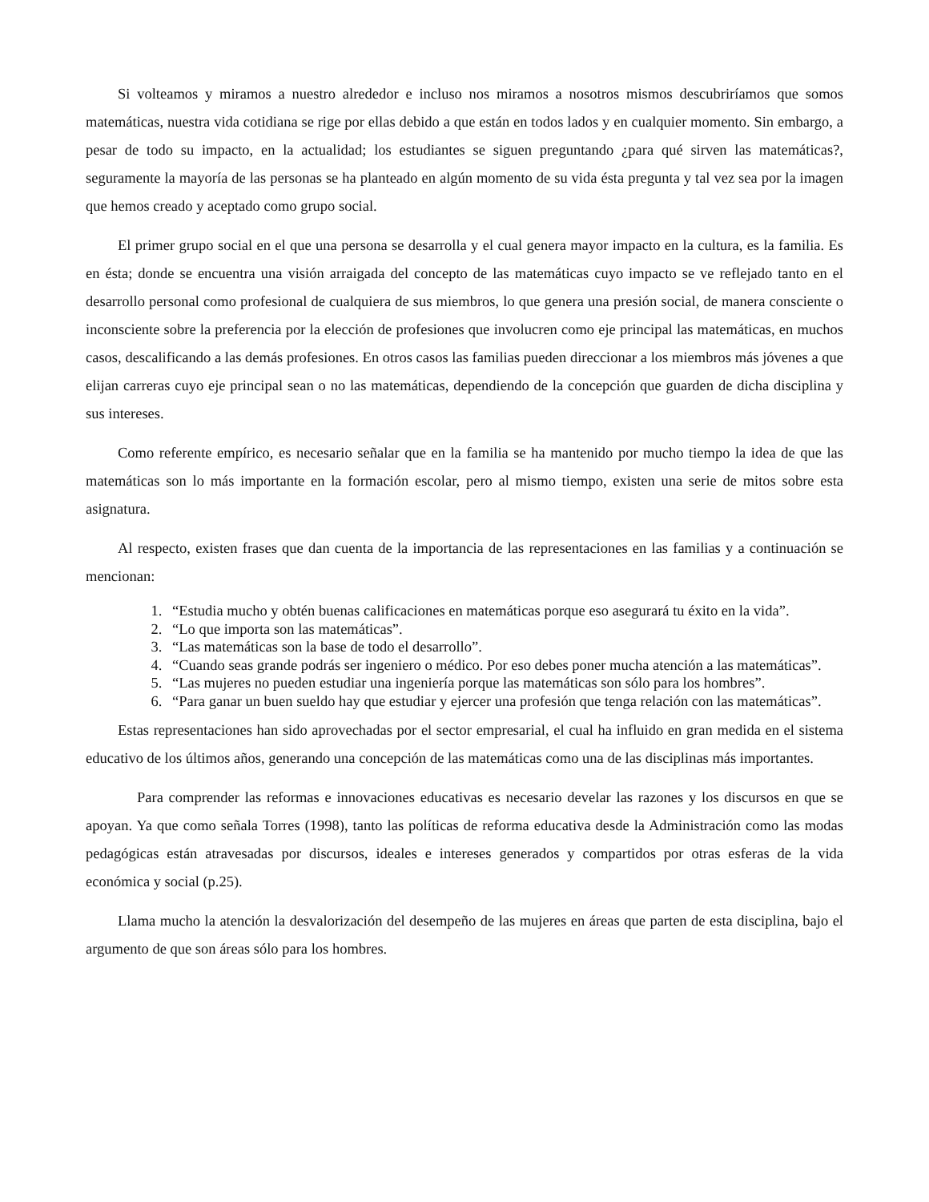Si volteamos y miramos a nuestro alrededor e incluso nos miramos a nosotros mismos descubriríamos que somos matemáticas, nuestra vida cotidiana se rige por ellas debido a que están en todos lados y en cualquier momento. Sin embargo, a pesar de todo su impacto, en la actualidad; los estudiantes se siguen preguntando ¿para qué sirven las matemáticas?, seguramente la mayoría de las personas se ha planteado en algún momento de su vida ésta pregunta y tal vez sea por la imagen que hemos creado y aceptado como grupo social.
El primer grupo social en el que una persona se desarrolla y el cual genera mayor impacto en la cultura, es la familia. Es en ésta; donde se encuentra una visión arraigada del concepto de las matemáticas cuyo impacto se ve reflejado tanto en el desarrollo personal como profesional de cualquiera de sus miembros, lo que genera una presión social, de manera consciente o inconsciente sobre la preferencia por la elección de profesiones que involucren como eje principal las matemáticas, en muchos casos, descalificando a las demás profesiones. En otros casos las familias pueden direccionar a los miembros más jóvenes a que elijan carreras cuyo eje principal sean o no las matemáticas, dependiendo de la concepción que guarden de dicha disciplina y sus intereses.
Como referente empírico, es necesario señalar que en la familia se ha mantenido por mucho tiempo la idea de que las matemáticas son lo más importante en la formación escolar, pero al mismo tiempo, existen una serie de mitos sobre esta asignatura.
Al respecto, existen frases que dan cuenta de la importancia de las representaciones en las familias y a continuación se mencionan:
1. “Estudia mucho y obtén buenas calificaciones en matemáticas porque eso asegurará tu éxito en la vida”.
2. “Lo que importa son las matemáticas”.
3. “Las matemáticas son la base de todo el desarrollo”.
4. “Cuando seas grande podrás ser ingeniero o médico. Por eso debes poner mucha atención a las matemáticas”.
5. “Las mujeres no pueden estudiar una ingeniería porque las matemáticas son sólo para los hombres”.
6. “Para ganar un buen sueldo hay que estudiar y ejercer una profesión que tenga relación con las matemáticas”.
Estas representaciones han sido aprovechadas por el sector empresarial, el cual ha influido en gran medida en el sistema educativo de los últimos años, generando una concepción de las matemáticas como una de las disciplinas más importantes.
Para comprender las reformas e innovaciones educativas es necesario develar las razones y los discursos en que se apoyan. Ya que como señala Torres (1998), tanto las políticas de reforma educativa desde la Administración como las modas pedagógicas están atravesadas por discursos, ideales e intereses generados y compartidos por otras esferas de la vida económica y social (p.25).
Llama mucho la atención la desvalorización del desempeño de las mujeres en áreas que parten de esta disciplina, bajo el argumento de que son áreas sólo para los hombres.